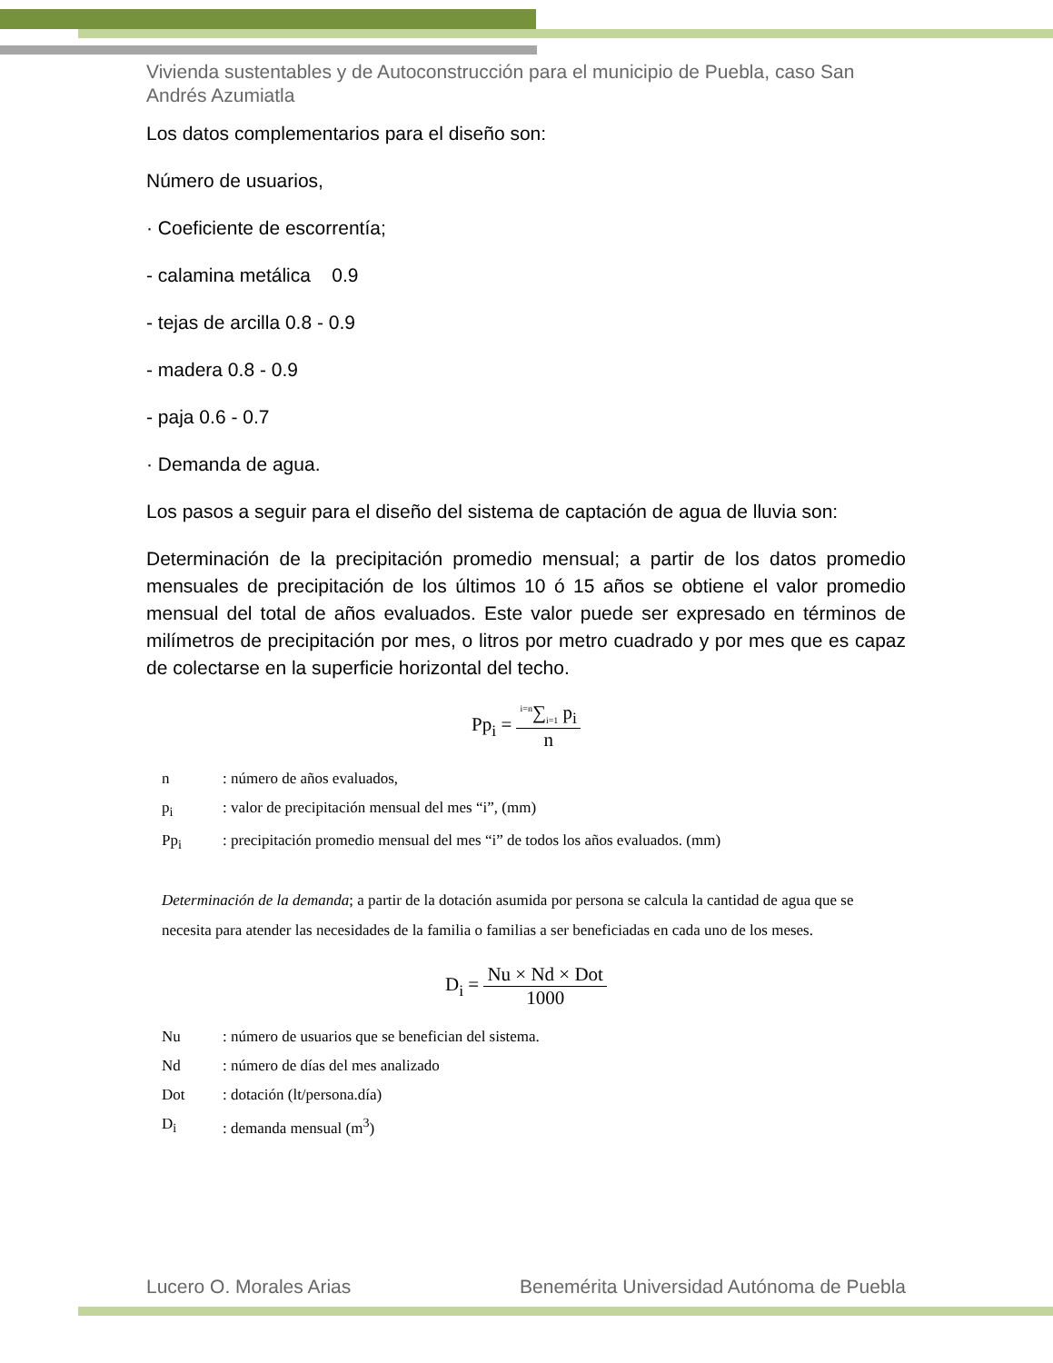Vivienda sustentables y de Autoconstrucción para el municipio de Puebla, caso San Andrés Azumiatla
Los datos complementarios para el diseño son:
Número de usuarios,
· Coeficiente de escorrentía;
- calamina metálica 0.9
- tejas de arcilla 0.8 - 0.9
- madera 0.8 - 0.9
- paja 0.6 - 0.7
· Demanda de agua.
Los pasos a seguir para el diseño del sistema de captación de agua de lluvia son:
Determinación de la precipitación promedio mensual; a partir de los datos promedio mensuales de precipitación de los últimos 10 ó 15 años se obtiene el valor promedio mensual del total de años evaluados. Este valor puede ser expresado en términos de milímetros de precipitación por mes, o litros por metro cuadrado y por mes que es capaz de colectarse en la superficie horizontal del techo.
Pp<sub>i</sub> = <sup>i=n</sup>∑<sub>i=1</sub> p<sub>i</sub> n
n : número de años evaluados,
p<sub>i</sub> : valor de precipitación mensual del mes “i”, (mm)
Pp<sub>i</sub> : precipitación promedio mensual del mes “i” de todos los años evaluados. (mm)
Determinación de la demanda; a partir de la dotación asumida por persona se calcula la cantidad de agua que se necesita para atender las necesidades de la familia o familias a ser beneficiadas en cada uno de los meses.
D<sub>i</sub> = Nu × Nd × Dot 1000
Nu : número de usuarios que se benefician del sistema.
Nd : número de días del mes analizado
Dot : dotación (lt/persona.día)
D<sub>i</sub> : demanda mensual (m<sup>3</sup>)
Lucero O. Morales Arias Benemérita Universidad Autónoma de Puebla